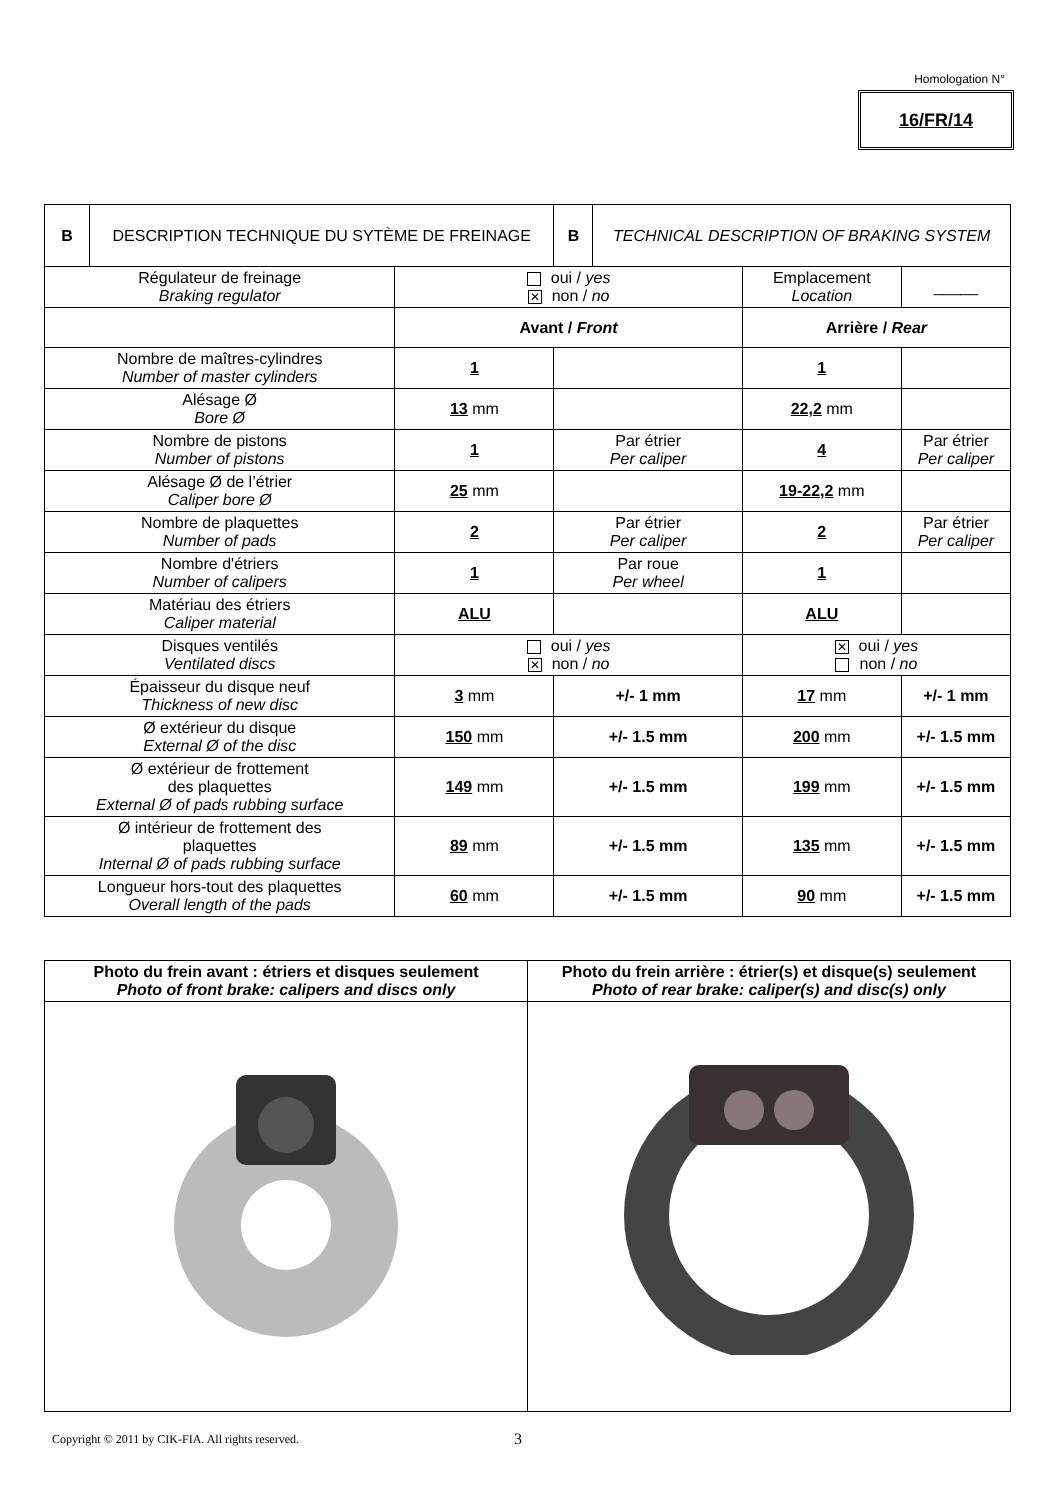Homologation N°
16/FR/14
| B | DESCRIPTION TECHNIQUE DU SYTÈME DE FREINAGE | | B | TECHNICAL DESCRIPTION OF BRAKING SYSTEM | | |
| Régulateur de freinage Braking regulator | | oui / yes ✕ non / no | | | Emplacement Location | _____ |
| | | Avant / Front | | | Arrière / Rear | |
| Nombre de maîtres-cylindres Number of master cylinders | | 1 | | | 1 | |
| Alésage Ø Bore Ø | | 13 mm | | | 22,2 mm | |
| Nombre de pistons Number of pistons | | 1 | Par étrier Per caliper | | 4 | Par étrier Per caliper |
| Alésage Ø de l’étrier Caliper bore Ø | | 25 mm | | | 19-22,2 mm | |
| Nombre de plaquettes Number of pads | | 2 | Par étrier Per caliper | | 2 | Par étrier Per caliper |
| Nombre d'étriers Number of calipers | | 1 | Par roue Per wheel | | 1 | |
| Matériau des étriers Caliper material | | ALU | | | ALU | |
| Disques ventilés Ventilated discs | | oui / yes ✕ non / no | | | ✕ oui / yes non / no | |
| Épaisseur du disque neuf Thickness of new disc | | 3 mm | +/- 1 mm | | 17 mm | +/- 1 mm |
| Ø extérieur du disque External Ø of the disc | | 150 mm | +/- 1.5 mm | | 200 mm | +/- 1.5 mm |
| Ø extérieur de frottement des plaquettes External Ø of pads rubbing surface | | 149 mm | +/- 1.5 mm | | 199 mm | +/- 1.5 mm |
| Ø intérieur de frottement des plaquettes Internal Ø of pads rubbing surface | | 89 mm | +/- 1.5 mm | | 135 mm | +/- 1.5 mm |
| Longueur hors-tout des plaquettes Overall length of the pads | | 60 mm | +/- 1.5 mm | | 90 mm | +/- 1.5 mm |
| Photo du frein avant : étriers et disques seulement Photo of front brake: calipers and discs only | Photo du frein arrière : étrier(s) et disque(s) seulement Photo of rear brake: caliper(s) and disc(s) only |
Copyright © 2011 by CIK-FIA. All rights reserved.
3